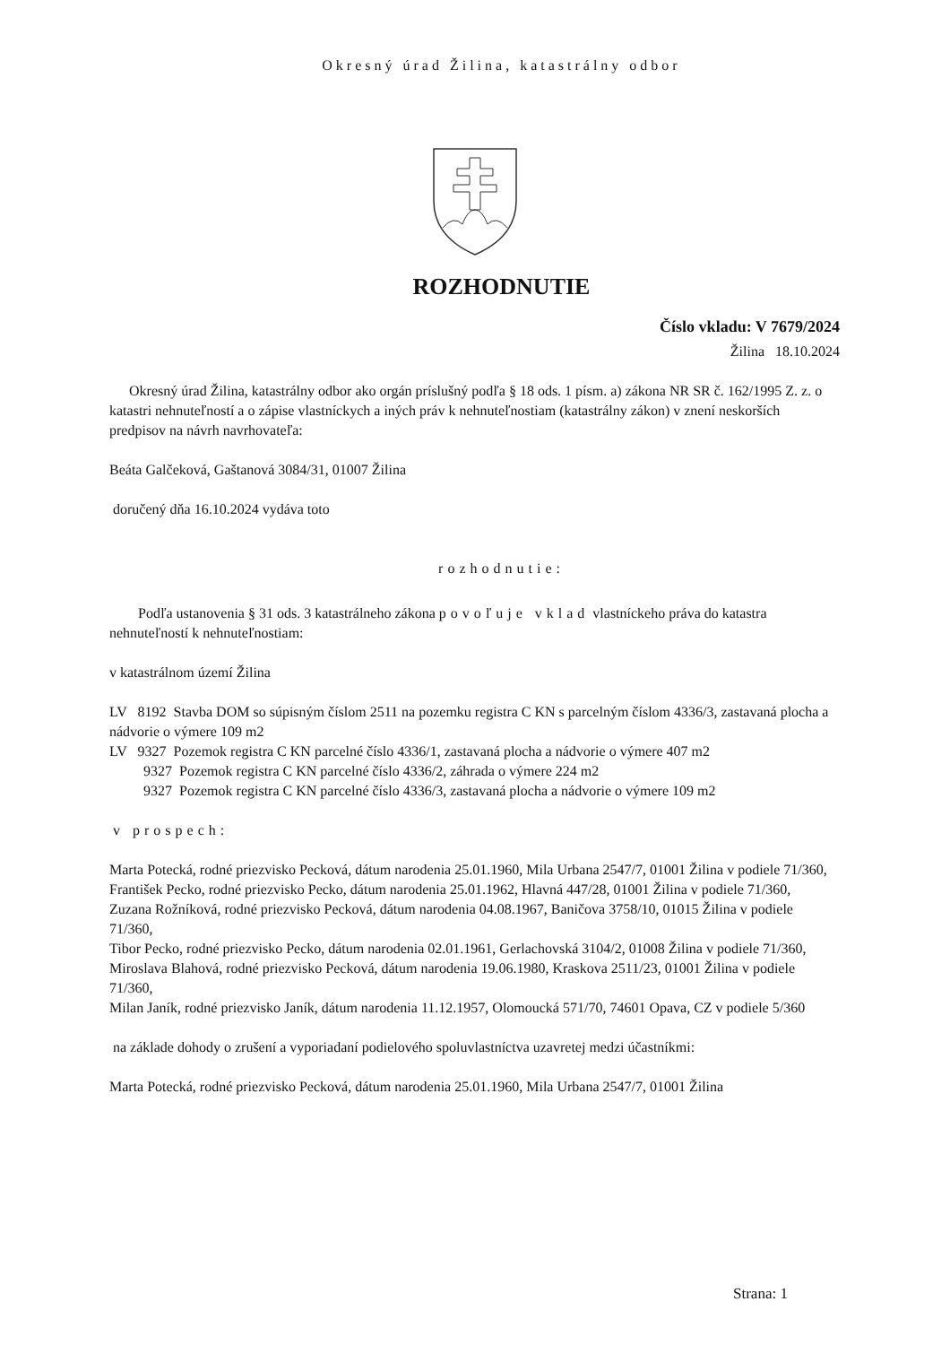Okresný úrad Žilina, katastrálny odbor
ROZHODNUTIE
Číslo vkladu: V 7679/2024
Žilina 18.10.2024
Okresný úrad Žilina, katastrálny odbor ako orgán príslušný podľa § 18 ods. 1 písm. a) zákona NR SR č. 162/1995 Z. z. o katastri nehnuteľností a o zápise vlastníckych a iných práv k nehnuteľnostiam (katastrálny zákon) v znení neskorších predpisov na návrh navrhovateľa:
Beáta Galčeková, Gaštanová 3084/31, 01007 Žilina
doručený dňa 16.10.2024 vydáva toto
rozhodnutie:
Podľa ustanovenia § 31 ods. 3 katastrálneho zákona povoľuje vklad vlastníckeho práva do katastra nehnuteľností k nehnuteľnostiam:
v katastrálnom území Žilina
LV 8192 Stavba DOM so súpisným číslom 2511 na pozemku registra C KN s parcelným číslom 4336/3, zastavaná plocha a nádvorie o výmere 109 m2
LV 9327 Pozemok registra C KN parcelné číslo 4336/1, zastavaná plocha a nádvorie o výmere 407 m2
9327 Pozemok registra C KN parcelné číslo 4336/2, záhrada o výmere 224 m2
9327 Pozemok registra C KN parcelné číslo 4336/3, zastavaná plocha a nádvorie o výmere 109 m2
v prospech:
Marta Potecká, rodné priezvisko Pecková, dátum narodenia 25.01.1960, Mila Urbana 2547/7, 01001 Žilina v podiele 71/360,
František Pecko, rodné priezvisko Pecko, dátum narodenia 25.01.1962, Hlavná 447/28, 01001 Žilina v podiele 71/360,
Zuzana Rožníková, rodné priezvisko Pecková, dátum narodenia 04.08.1967, Baničova 3758/10, 01015 Žilina v podiele 71/360,
Tibor Pecko, rodné priezvisko Pecko, dátum narodenia 02.01.1961, Gerlachovská 3104/2, 01008 Žilina v podiele 71/360,
Miroslava Blahová, rodné priezvisko Pecková, dátum narodenia 19.06.1980, Kraskova 2511/23, 01001 Žilina v podiele 71/360,
Milan Janík, rodné priezvisko Janík, dátum narodenia 11.12.1957, Olomoucká 571/70, 74601 Opava, CZ v podiele 5/360
na základe dohody o zrušení a vyporiadaní podielového spoluvlastníctva uzavretej medzi účastníkmi:
Marta Potecká, rodné priezvisko Pecková, dátum narodenia 25.01.1960, Mila Urbana 2547/7, 01001 Žilina
Strana: 1